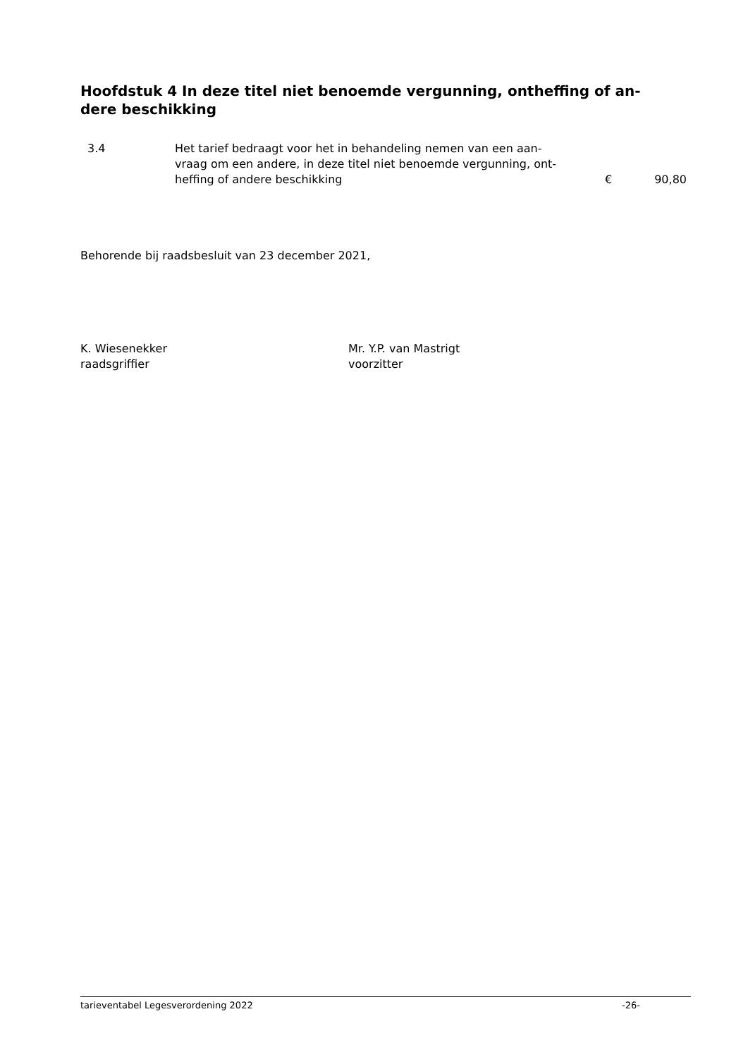Hoofdstuk 4 In deze titel niet benoemde vergunning, ontheffing of an-
dere beschikking
| 3.4 | Het tarief bedraagt voor het in behandeling nemen van een aan- vraag om een andere, in deze titel niet benoemde vergunning, ont- heffing of andere beschikking | € | 90,80 |
Behorende bij raadsbesluit van 23 december 2021,
K. Wiesenekker
raadsgriffier
Mr. Y.P. van Mastrigt
voorzitter
tarieventabel Legesverordening 2022 -26-